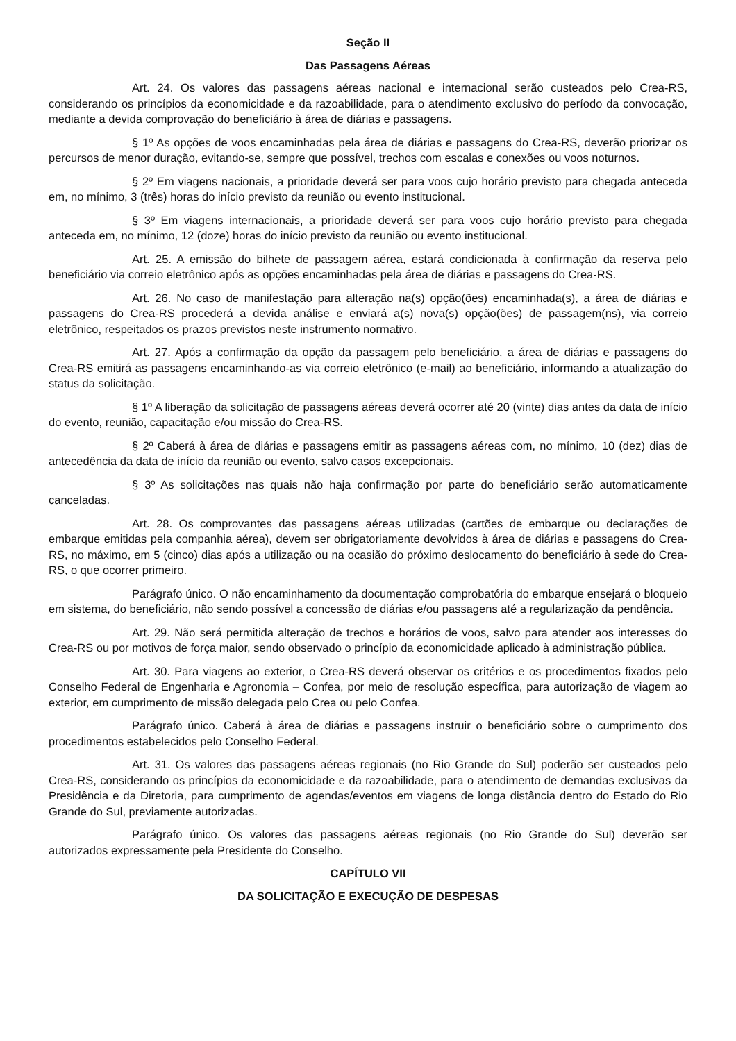Seção II
Das Passagens Aéreas
Art. 24. Os valores das passagens aéreas nacional e internacional serão custeados pelo Crea-RS, considerando os princípios da economicidade e da razoabilidade, para o atendimento exclusivo do período da convocação, mediante a devida comprovação do beneficiário à área de diárias e passagens.
§ 1º As opções de voos encaminhadas pela área de diárias e passagens do Crea-RS, deverão priorizar os percursos de menor duração, evitando-se, sempre que possível, trechos com escalas e conexões ou voos noturnos.
§ 2º Em viagens nacionais, a prioridade deverá ser para voos cujo horário previsto para chegada anteceda em, no mínimo, 3 (três) horas do início previsto da reunião ou evento institucional.
§ 3º Em viagens internacionais, a prioridade deverá ser para voos cujo horário previsto para chegada anteceda em, no mínimo, 12 (doze) horas do início previsto da reunião ou evento institucional.
Art. 25. A emissão do bilhete de passagem aérea, estará condicionada à confirmação da reserva pelo beneficiário via correio eletrônico após as opções encaminhadas pela área de diárias e passagens do Crea-RS.
Art. 26. No caso de manifestação para alteração na(s) opção(ões) encaminhada(s), a área de diárias e passagens do Crea-RS procederá a devida análise e enviará a(s) nova(s) opção(ões) de passagem(ns), via correio eletrônico, respeitados os prazos previstos neste instrumento normativo.
Art. 27. Após a confirmação da opção da passagem pelo beneficiário, a área de diárias e passagens do Crea-RS emitirá as passagens encaminhando-as via correio eletrônico (e-mail) ao beneficiário, informando a atualização do status da solicitação.
§ 1º A liberação da solicitação de passagens aéreas deverá ocorrer até 20 (vinte) dias antes da data de início do evento, reunião, capacitação e/ou missão do Crea-RS.
§ 2º Caberá à área de diárias e passagens emitir as passagens aéreas com, no mínimo, 10 (dez) dias de antecedência da data de início da reunião ou evento, salvo casos excepcionais.
§ 3º As solicitações nas quais não haja confirmação por parte do beneficiário serão automaticamente canceladas.
Art. 28. Os comprovantes das passagens aéreas utilizadas (cartões de embarque ou declarações de embarque emitidas pela companhia aérea), devem ser obrigatoriamente devolvidos à área de diárias e passagens do Crea-RS, no máximo, em 5 (cinco) dias após a utilização ou na ocasião do próximo deslocamento do beneficiário à sede do Crea-RS, o que ocorrer primeiro.
Parágrafo único. O não encaminhamento da documentação comprobatória do embarque ensejará o bloqueio em sistema, do beneficiário, não sendo possível a concessão de diárias e/ou passagens até a regularização da pendência.
Art. 29. Não será permitida alteração de trechos e horários de voos, salvo para atender aos interesses do Crea-RS ou por motivos de força maior, sendo observado o princípio da economicidade aplicado à administração pública.
Art. 30. Para viagens ao exterior, o Crea-RS deverá observar os critérios e os procedimentos fixados pelo Conselho Federal de Engenharia e Agronomia – Confea, por meio de resolução específica, para autorização de viagem ao exterior, em cumprimento de missão delegada pelo Crea ou pelo Confea.
Parágrafo único. Caberá à área de diárias e passagens instruir o beneficiário sobre o cumprimento dos procedimentos estabelecidos pelo Conselho Federal.
Art. 31. Os valores das passagens aéreas regionais (no Rio Grande do Sul) poderão ser custeados pelo Crea-RS, considerando os princípios da economicidade e da razoabilidade, para o atendimento de demandas exclusivas da Presidência e da Diretoria, para cumprimento de agendas/eventos em viagens de longa distância dentro do Estado do Rio Grande do Sul, previamente autorizadas.
Parágrafo único. Os valores das passagens aéreas regionais (no Rio Grande do Sul) deverão ser autorizados expressamente pela Presidente do Conselho.
CAPÍTULO VII
DA SOLICITAÇÃO E EXECUÇÃO DE DESPESAS